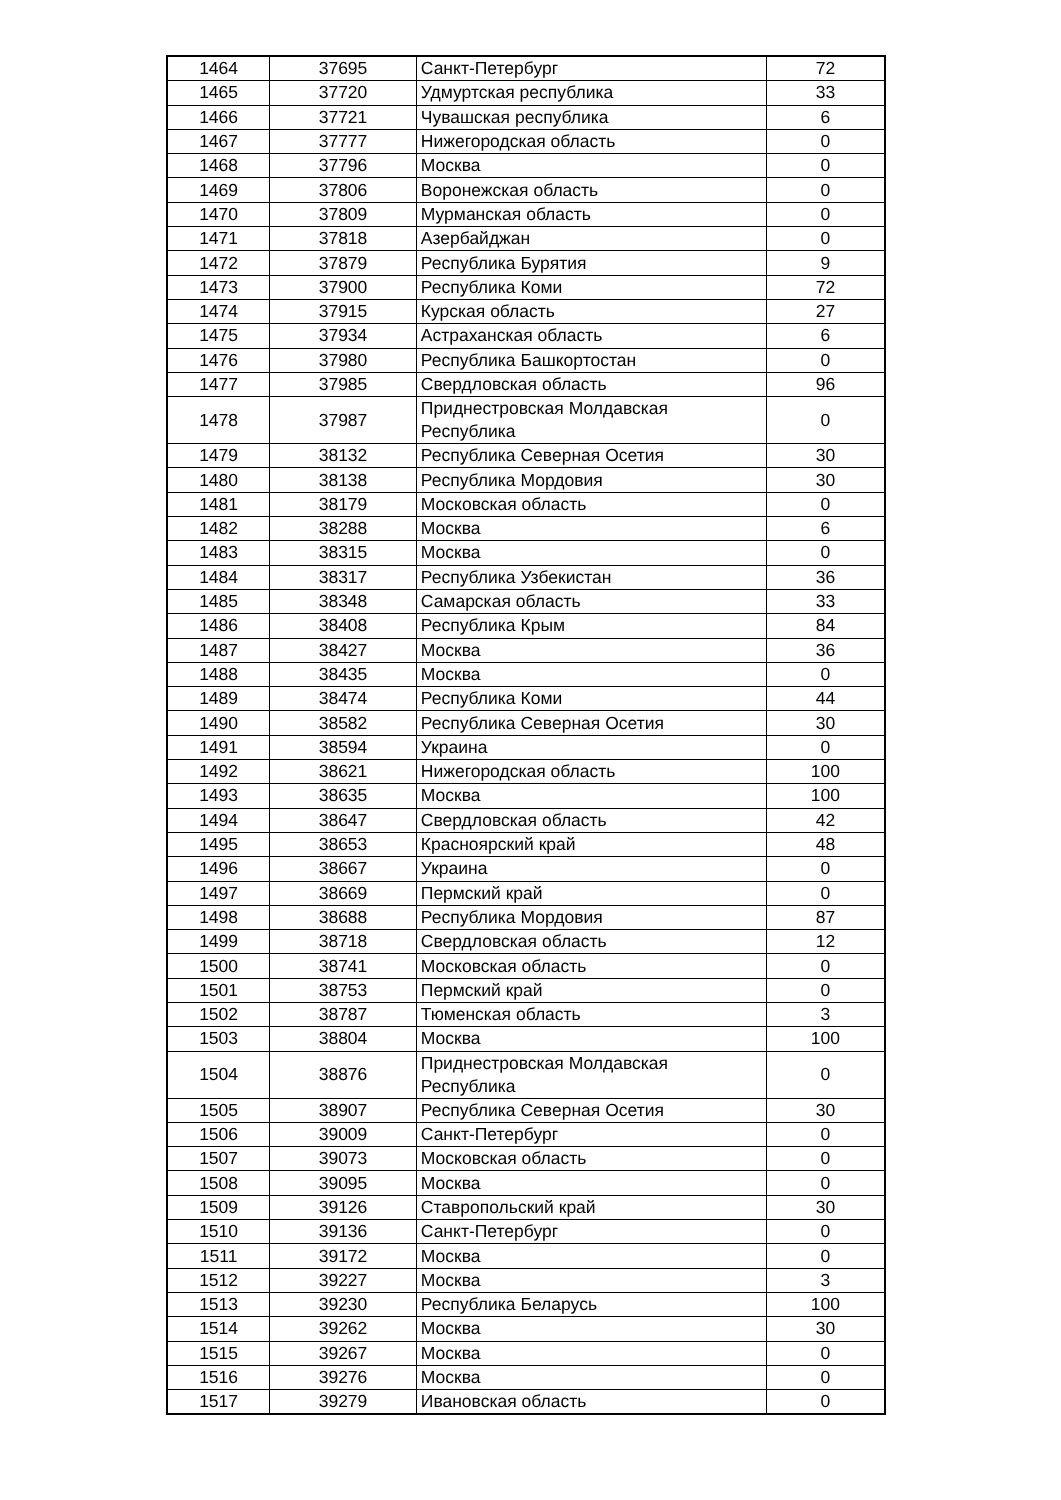| 1464 | 37695 | Санкт-Петербург | 72 |
| 1465 | 37720 | Удмуртская республика | 33 |
| 1466 | 37721 | Чувашская республика | 6 |
| 1467 | 37777 | Нижегородская область | 0 |
| 1468 | 37796 | Москва | 0 |
| 1469 | 37806 | Воронежская область | 0 |
| 1470 | 37809 | Мурманская область | 0 |
| 1471 | 37818 | Азербайджан | 0 |
| 1472 | 37879 | Республика Бурятия | 9 |
| 1473 | 37900 | Республика Коми | 72 |
| 1474 | 37915 | Курская область | 27 |
| 1475 | 37934 | Астраханская область | 6 |
| 1476 | 37980 | Республика Башкортостан | 0 |
| 1477 | 37985 | Свердловская область | 96 |
| 1478 | 37987 | Приднестровская Молдавская Республика | 0 |
| 1479 | 38132 | Республика Северная Осетия | 30 |
| 1480 | 38138 | Республика Мордовия | 30 |
| 1481 | 38179 | Московская область | 0 |
| 1482 | 38288 | Москва | 6 |
| 1483 | 38315 | Москва | 0 |
| 1484 | 38317 | Республика Узбекистан | 36 |
| 1485 | 38348 | Самарская область | 33 |
| 1486 | 38408 | Республика Крым | 84 |
| 1487 | 38427 | Москва | 36 |
| 1488 | 38435 | Москва | 0 |
| 1489 | 38474 | Республика Коми | 44 |
| 1490 | 38582 | Республика Северная Осетия | 30 |
| 1491 | 38594 | Украина | 0 |
| 1492 | 38621 | Нижегородская область | 100 |
| 1493 | 38635 | Москва | 100 |
| 1494 | 38647 | Свердловская область | 42 |
| 1495 | 38653 | Красноярский край | 48 |
| 1496 | 38667 | Украина | 0 |
| 1497 | 38669 | Пермский край | 0 |
| 1498 | 38688 | Республика Мордовия | 87 |
| 1499 | 38718 | Свердловская область | 12 |
| 1500 | 38741 | Московская область | 0 |
| 1501 | 38753 | Пермский край | 0 |
| 1502 | 38787 | Тюменская область | 3 |
| 1503 | 38804 | Москва | 100 |
| 1504 | 38876 | Приднестровская Молдавская Республика | 0 |
| 1505 | 38907 | Республика Северная Осетия | 30 |
| 1506 | 39009 | Санкт-Петербург | 0 |
| 1507 | 39073 | Московская область | 0 |
| 1508 | 39095 | Москва | 0 |
| 1509 | 39126 | Ставропольский край | 30 |
| 1510 | 39136 | Санкт-Петербург | 0 |
| 1511 | 39172 | Москва | 0 |
| 1512 | 39227 | Москва | 3 |
| 1513 | 39230 | Республика Беларусь | 100 |
| 1514 | 39262 | Москва | 30 |
| 1515 | 39267 | Москва | 0 |
| 1516 | 39276 | Москва | 0 |
| 1517 | 39279 | Ивановская область | 0 |